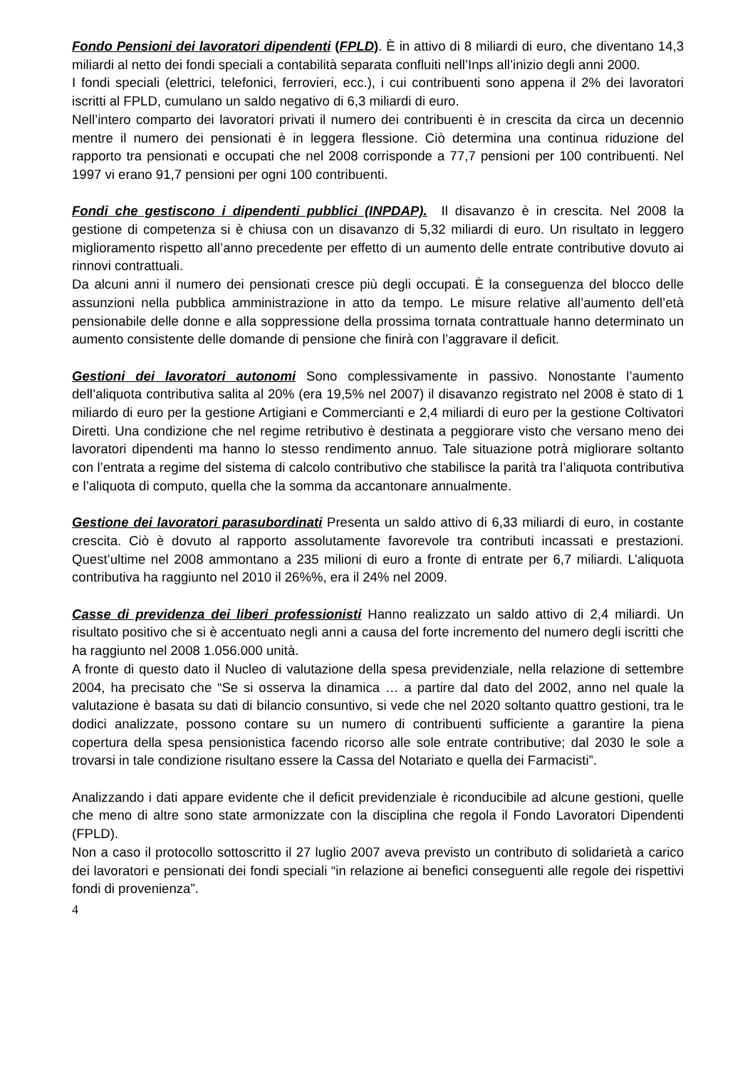Fondo Pensioni dei lavoratori dipendenti (FPLD). È in attivo di 8 miliardi di euro, che diventano 14,3 miliardi al netto dei fondi speciali a contabilità separata confluiti nell’Inps all’inizio degli anni 2000.
I fondi speciali (elettrici, telefonici, ferrovieri, ecc.), i cui contribuenti sono appena il 2% dei lavoratori iscritti al FPLD, cumulano un saldo negativo di 6,3 miliardi di euro.
Nell’intero comparto dei lavoratori privati il numero dei contribuenti è in crescita da circa un decennio mentre il numero dei pensionati è in leggera flessione. Ciò determina una continua riduzione del rapporto tra pensionati e occupati che nel 2008 corrisponde a 77,7 pensioni per 100 contribuenti. Nel 1997 vi erano 91,7 pensioni per ogni 100 contribuenti.
Fondi che gestiscono i dipendenti pubblici (INPDAP). Il disavanzo è in crescita. Nel 2008 la gestione di competenza si è chiusa con un disavanzo di 5,32 miliardi di euro. Un risultato in leggero miglioramento rispetto all’anno precedente per effetto di un aumento delle entrate contributive dovuto ai rinnovi contrattuali.
Da alcuni anni il numero dei pensionati cresce più degli occupati. È la conseguenza del blocco delle assunzioni nella pubblica amministrazione in atto da tempo. Le misure relative all’aumento dell’età pensionabile delle donne e alla soppressione della prossima tornata contrattuale hanno determinato un aumento consistente delle domande di pensione che finirà con l’aggravare il deficit.
Gestioni dei lavoratori autonomi Sono complessivamente in passivo. Nonostante l’aumento dell’aliquota contributiva salita al 20% (era 19,5% nel 2007) il disavanzo registrato nel 2008 è stato di 1 miliardo di euro per la gestione Artigiani e Commercianti e 2,4 miliardi di euro per la gestione Coltivatori Diretti. Una condizione che nel regime retributivo è destinata a peggiorare visto che versano meno dei lavoratori dipendenti ma hanno lo stesso rendimento annuo. Tale situazione potrà migliorare soltanto con l’entrata a regime del sistema di calcolo contributivo che stabilisce la parità tra l’aliquota contributiva e l’aliquota di computo, quella che la somma da accantonare annualmente.
Gestione dei lavoratori parasubordinati Presenta un saldo attivo di 6,33 miliardi di euro, in costante crescita. Ciò è dovuto al rapporto assolutamente favorevole tra contributi incassati e prestazioni. Quest’ultime nel 2008 ammontano a 235 milioni di euro a fronte di entrate per 6,7 miliardi. L’aliquota contributiva ha raggiunto nel 2010 il 26%%, era il 24% nel 2009.
Casse di previdenza dei liberi professionisti Hanno realizzato un saldo attivo di 2,4 miliardi. Un risultato positivo che si è accentuato negli anni a causa del forte incremento del numero degli iscritti che ha raggiunto nel 2008 1.056.000 unità.
A fronte di questo dato il Nucleo di valutazione della spesa previdenziale, nella relazione di settembre 2004, ha precisato che “Se si osserva la dinamica … a partire dal dato del 2002, anno nel quale la valutazione è basata su dati di bilancio consuntivo, si vede che nel 2020 soltanto quattro gestioni, tra le dodici analizzate, possono contare su un numero di contribuenti sufficiente a garantire la piena copertura della spesa pensionistica facendo ricorso alle sole entrate contributive; dal 2030 le sole a trovarsi in tale condizione risultano essere la Cassa del Notariato e quella dei Farmacisti”.
Analizzando i dati appare evidente che il deficit previdenziale è riconducibile ad alcune gestioni, quelle che meno di altre sono state armonizzate con la disciplina che regola il Fondo Lavoratori Dipendenti (FPLD).
Non a caso il protocollo sottoscritto il 27 luglio 2007 aveva previsto un contributo di solidarietà a carico dei lavoratori e pensionati dei fondi speciali “in relazione ai benefici conseguenti alle regole dei rispettivi fondi di provenienza”.
4